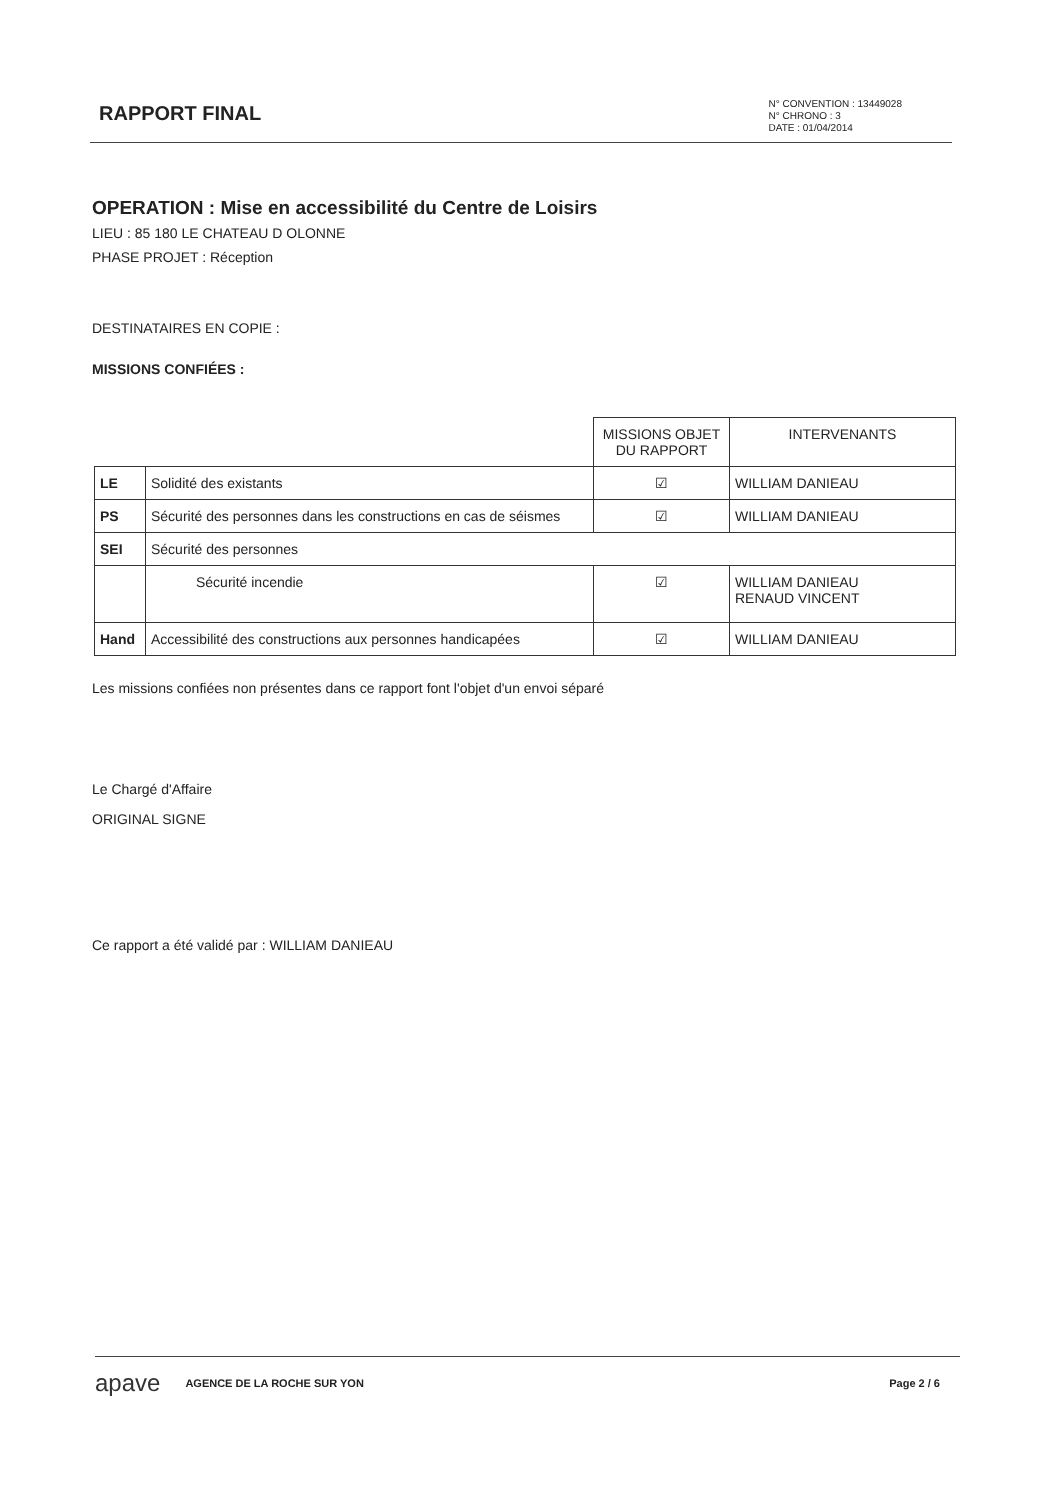RAPPORT FINAL
N° CONVENTION : 13449028
N° CHRONO : 3
DATE : 01/04/2014
OPERATION : Mise en accessibilité du Centre de Loisirs
LIEU : 85 180 LE CHATEAU D OLONNE
PHASE PROJET : Réception
DESTINATAIRES EN COPIE :
MISSIONS CONFIÉES :
| | | MISSIONS OBJET DU RAPPORT | INTERVENANTS |
| --- | --- | --- | --- |
| LE | Solidité des existants | ☑ | WILLIAM DANIEAU |
| PS | Sécurité des personnes dans les constructions en cas de séismes | ☑ | WILLIAM DANIEAU |
| SEI | Sécurité des personnes | | |
| | Sécurité incendie | ☑ | WILLIAM DANIEAU RENAUD VINCENT |
| Hand | Accessibilité des constructions aux personnes handicapées | ☑ | WILLIAM DANIEAU |
Les missions confiées non présentes dans ce rapport font l'objet d'un envoi séparé
Le Chargé d'Affaire
ORIGINAL SIGNE
Ce rapport a été validé par : WILLIAM DANIEAU
apave AGENCE DE LA ROCHE SUR YON Page 2 / 6